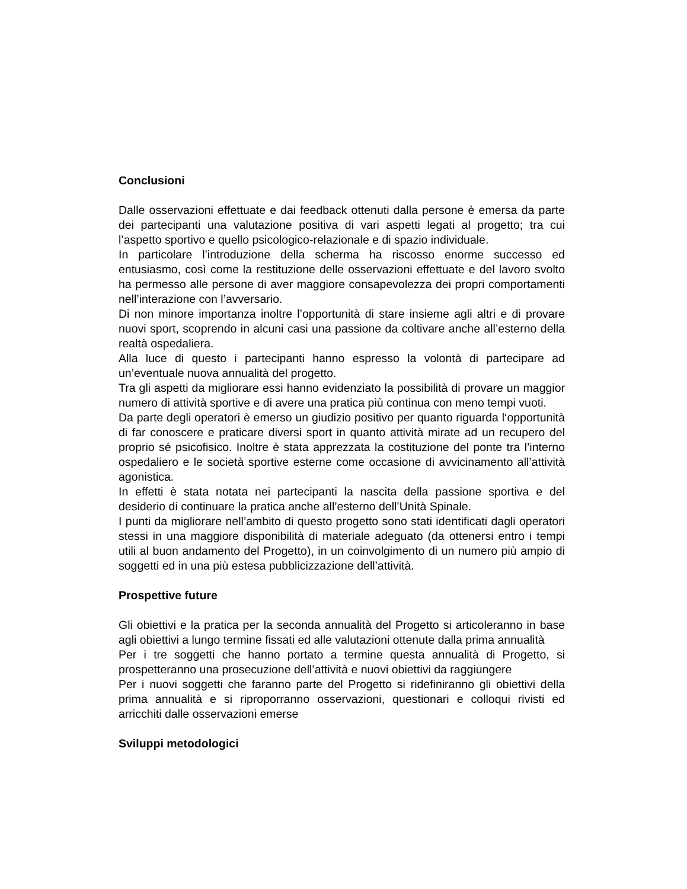Conclusioni
Dalle osservazioni effettuate e dai feedback ottenuti dalla persone è emersa da parte dei partecipanti una valutazione positiva di vari aspetti legati al progetto; tra cui l’aspetto sportivo e quello psicologico-relazionale e di spazio individuale.
In particolare l’introduzione della scherma ha riscosso enorme successo ed entusiasmo, così come la restituzione delle osservazioni effettuate e del lavoro svolto ha permesso alle persone di aver maggiore consapevolezza dei propri comportamenti nell’interazione con l’avversario.
Di non minore importanza inoltre l’opportunità di stare insieme agli altri e di provare nuovi sport, scoprendo in alcuni casi una passione da coltivare anche all’esterno della realtà ospedaliera.
Alla luce di questo i partecipanti hanno espresso la volontà di partecipare ad un’eventuale nuova annualità del progetto.
Tra gli aspetti da migliorare essi hanno evidenziato la possibilità di provare un maggior numero di attività sportive e di avere una pratica più continua con meno tempi vuoti.
Da parte degli operatori è emerso un giudizio positivo per quanto riguarda l‘opportunità di far conoscere e praticare diversi sport in quanto attività mirate ad un recupero del proprio sé psicofisico. Inoltre è stata apprezzata la costituzione del ponte tra l’interno ospedaliero e le società sportive esterne come occasione di avvicinamento all’attività agonistica.
In effetti è stata notata nei partecipanti la nascita della passione sportiva e del desiderio di continuare la pratica anche all’esterno dell’Unità Spinale.
I punti da migliorare nell’ambito di questo progetto sono stati identificati dagli operatori stessi in una maggiore disponibilità di materiale adeguato (da ottenersi entro i tempi utili al buon andamento del Progetto), in un coinvolgimento di un numero più ampio di soggetti ed in una più estesa pubblicizzazione dell’attività.
Prospettive future
Gli obiettivi e la pratica per la seconda annualità del Progetto si articoleranno in base agli obiettivi a lungo termine fissati ed alle valutazioni ottenute dalla prima annualità
Per i tre soggetti che hanno portato a termine questa annualità di Progetto, si prospetteranno una prosecuzione dell’attività e nuovi obiettivi da raggiungere
Per i nuovi soggetti che faranno parte del Progetto si ridefiniranno gli obiettivi della prima annualità e si riproporranno osservazioni, questionari e colloqui rivisti ed arricchiti dalle osservazioni emerse
Sviluppi metodologici